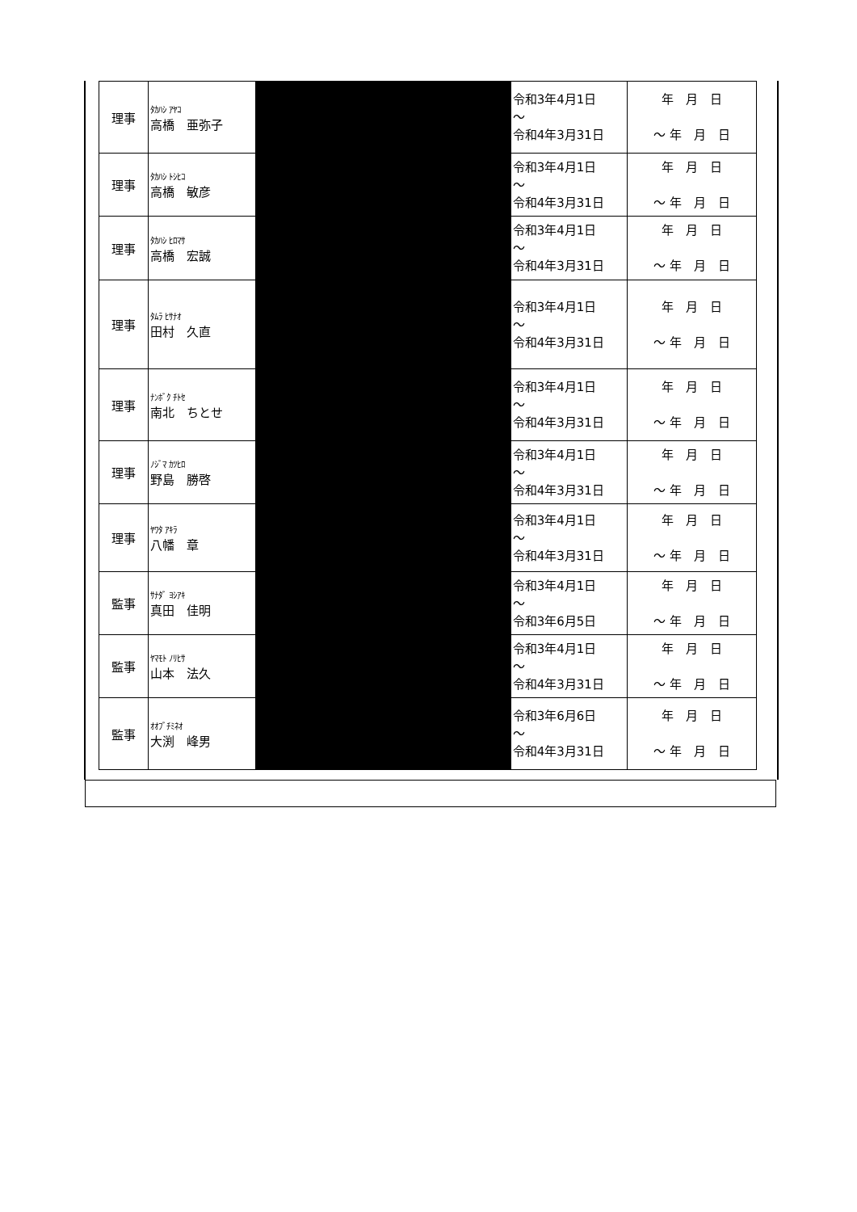| 理事 | ﾀｶﾊｼ ｱﾔｺ 高橋 亜弥子 | | 令和3年4月1日 ～ 令和4年3月31日 | 年 月 日 ～ 年 月 日 |
| 理事 | ﾀｶﾊｼ ﾄｼﾋｺ 高橋 敏彦 | | 令和3年4月1日 ～ 令和4年3月31日 | 年 月 日 ～ 年 月 日 |
| 理事 | ﾀｶﾊｼ ﾋﾛﾏｻ 高橋 宏誠 | | 令和3年4月1日 ～ 令和4年3月31日 | 年 月 日 ～ 年 月 日 |
| 理事 | ﾀﾑﾗ ﾋｻﾅｵ 田村 久直 | | 令和3年4月1日 ～ 令和4年3月31日 | 年 月 日 ～ 年 月 日 |
| 理事 | ﾅﾝﾎﾞｸ ﾁﾄｾ 南北 ちとせ | | 令和3年4月1日 ～ 令和4年3月31日 | 年 月 日 ～ 年 月 日 |
| 理事 | ﾉｼﾞﾏ ｶﾂﾋﾛ 野島 勝啓 | | 令和3年4月1日 ～ 令和4年3月31日 | 年 月 日 ～ 年 月 日 |
| 理事 | ﾔﾜﾀ ｱｷﾗ 八幡 章 | | 令和3年4月1日 ～ 令和4年3月31日 | 年 月 日 ～ 年 月 日 |
| 監事 | ｻﾅﾀﾞ ﾖｼｱｷ 真田 佳明 | | 令和3年4月1日 ～ 令和3年6月5日 | 年 月 日 ～ 年 月 日 |
| 監事 | ﾔﾏﾓﾄ ﾉﾘﾋｻ 山本 法久 | | 令和3年4月1日 ～ 令和4年3月31日 | 年 月 日 ～ 年 月 日 |
| 監事 | ｵｵﾌﾞﾁﾐﾈｵ 大渕 峰男 | | 令和3年6月6日 ～ 令和4年3月31日 | 年 月 日 ～ 年 月 日 |